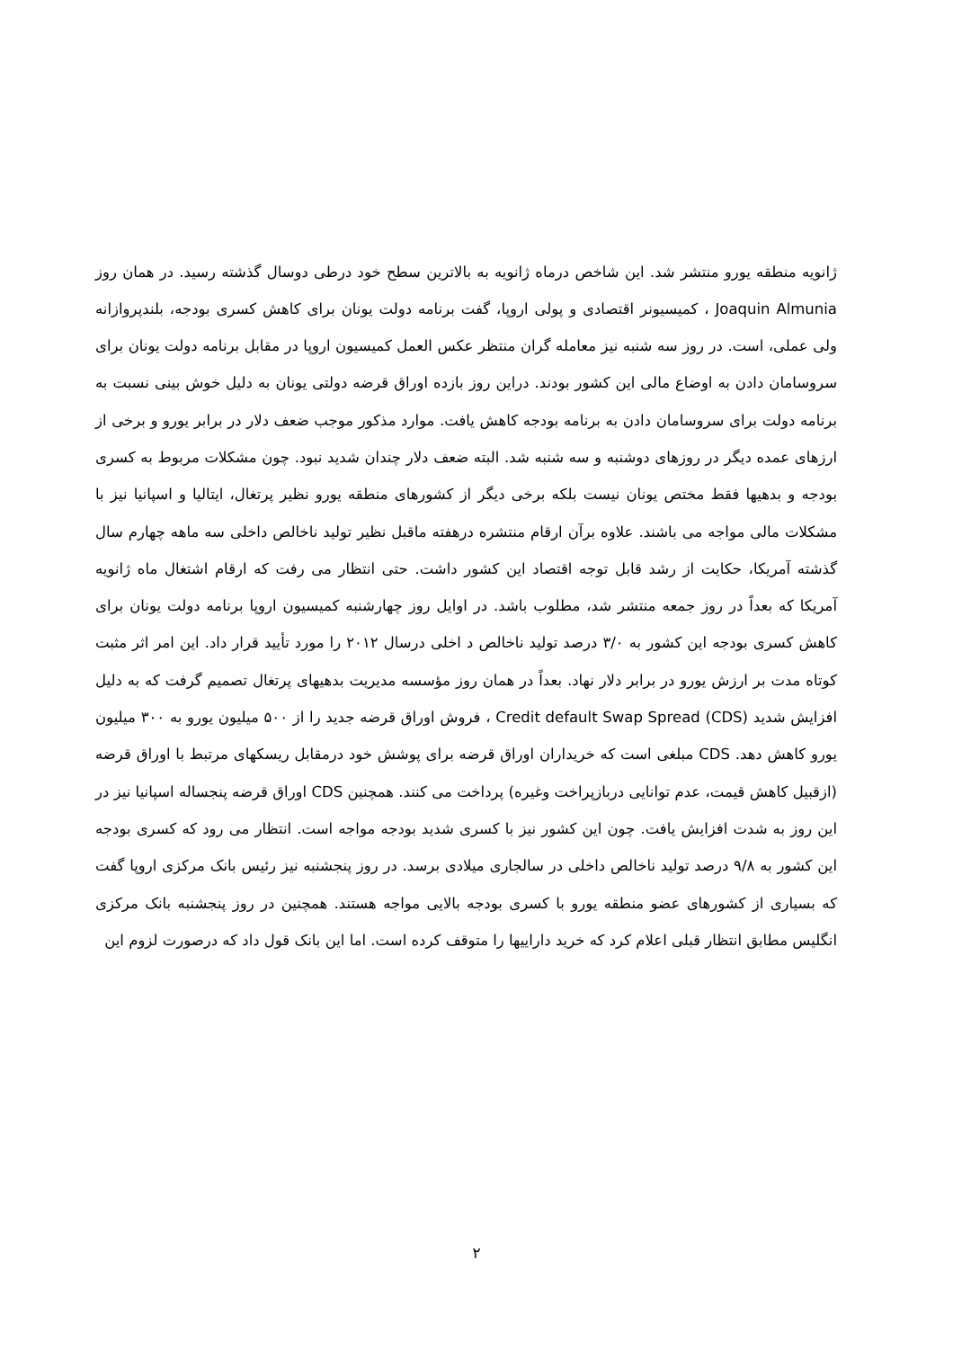ژانویه منطقه یورو منتشر شد. این شاخص درماه ژانویه به بالاترین سطح خود درطی دوسال گذشته رسید. در همان روز Joaquin Almunia ، کمیسیونر اقتصادی و پولی اروپا، گفت برنامه دولت یونان برای کاهش کسری بودجه، بلندپروازانه ولی عملی، است. در روز سه شنبه نیز معامله گران منتظر عکس العمل کمیسیون اروپا در مقابل برنامه دولت یونان برای سروسامان دادن به اوضاع مالی این کشور بودند. دراین روز بازده اوراق قرضه دولتی یونان به دلیل خوش بینی نسبت به برنامه دولت برای سروسامان دادن به برنامه بودجه کاهش یافت. موارد مذکور موجب ضعف دلار در برابر یورو و برخی از ارزهای عمده دیگر در روزهای دوشنبه و سه شنبه شد. البته ضعف دلار چندان شدید نبود. چون مشکلات مربوط به کسری بودجه و بدهیها فقط مختص یونان نیست بلکه برخی دیگر از کشورهای منطقه یورو نظیر پرتغال، ایتالیا و اسپانیا نیز با مشکلات مالی مواجه می باشند. علاوه برآن ارقام منتشره درهفته ماقبل نظیر تولید ناخالص داخلی سه ماهه چهارم سال گذشته آمریکا، حکایت از رشد قابل توجه اقتصاد این کشور داشت. حتی انتظار می رفت که ارقام اشتغال ماه ژانویه آمریکا که بعداً در روز جمعه منتشر شد، مطلوب باشد. در اوایل روز چهارشنبه کمیسیون اروپا برنامه دولت یونان برای کاهش کسری بودجه این کشور به ۳/۰ درصد تولید ناخالص د اخلی درسال ۲۰۱۲ را مورد تأیید قرار داد. این امر اثر مثبت کوتاه مدت بر ارزش یورو در برابر دلار نهاد. بعداً در همان روز مؤسسه مدیریت بدهیهای پرتغال تصمیم گرفت که به دلیل افزایش شدید Credit default Swap Spread (CDS) ، فروش اوراق قرضه جدید را از ۵۰۰ میلیون یورو به ۳۰۰ میلیون یورو کاهش دهد. CDS مبلغی است که خریداران اوراق قرضه برای پوشش خود درمقابل ریسکهای مرتبط با اوراق قرضه (ازقبیل کاهش قیمت، عدم توانایی دربازپراخت وغیره) پرداخت می کنند. همچنین CDS اوراق قرضه پنجساله اسپانیا نیز در این روز به شدت افزایش یافت. چون این کشور نیز با کسری شدید بودجه مواجه است. انتظار می رود که کسری بودجه این کشور به ۹/۸ درصد تولید ناخالص داخلی در سالجاری میلادی برسد. در روز پنجشنبه نیز رئیس بانک مرکزی اروپا گفت که بسیاری از کشورهای عضو منطقه یورو با کسری بودجه بالایی مواجه هستند. همچنین در روز پنجشنبه بانک مرکزی انگلیس مطابق انتظار قبلی اعلام کرد که خرید داراییها را متوقف کرده است. اما این بانک قول داد که درصورت لزوم این
۲